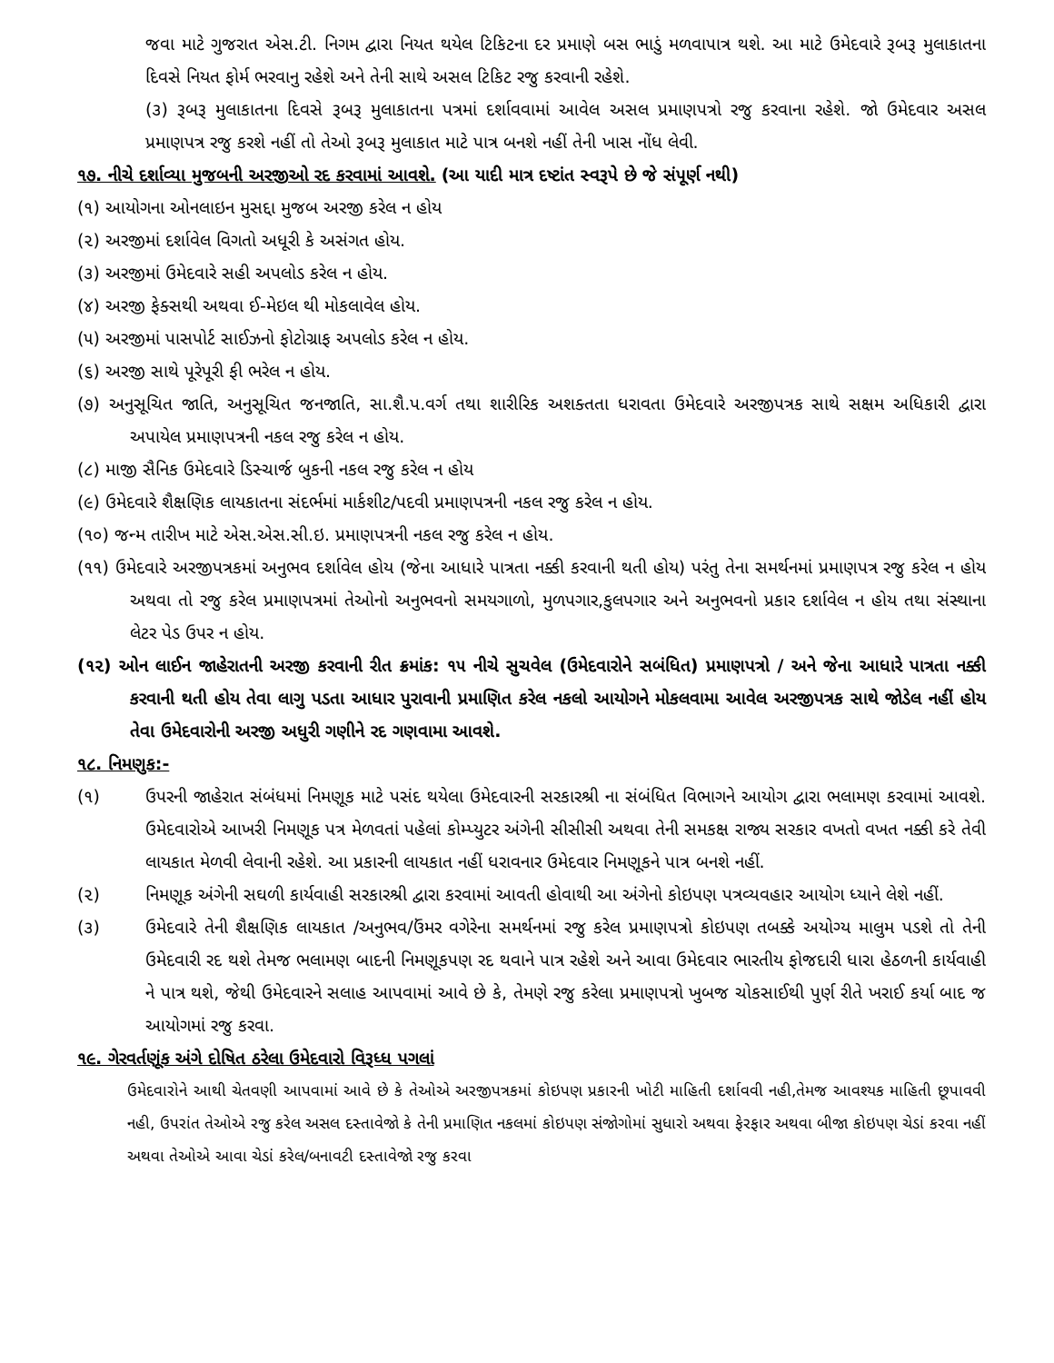જવા માટે ગુજરાત એસ.ટી. નિગમ દ્વારા નિયત થયેલ ટિકિટના દર પ્રમાણે બસ ભાડું મળવાપાત્ર થશે. આ માટે ઉમેદવારે રૂબરૂ મુલાકાતના દિવસે નિયત ફોર્મ ભરવાનુ રહેશે અને તેની સાથે અસલ ટિકિટ રજુ કરવાની રહેશે.
(૩) રૂબરૂ મુલાકાતના દિવસે રૂબરૂ મુલાકાતના પત્રમાં દર્શાવવામાં આવેલ અસલ પ્રમાણપત્રો રજુ કરવાના રહેશે. જો ઉમેદવાર અસલ પ્રમાણપત્ર રજુ કરશે નહીં તો તેઓ રૂબરૂ મુલાકાત માટે પાત્ર બનશે નહીં તેની ખાસ નોંધ લેવી.
૧૭. નીચે દર્શાવ્યા મુજબની અરજીઓ રદ કરવામાં આવશે. (આ યાદી માત્ર દષ્ટાંત સ્વરૂપે છે જે સંપૂર્ણ નથી)
(૧) આયોગના ઓનલાઇન મુસદ્દા મુજબ અરજી કરેલ ન હોય
(૨) અરજીમાં દર્શાવેલ વિગતો અધૂરી કે અસંગત હોય.
(૩) અરજીમાં ઉમેદવારે સહી અપલોડ કરેલ ન હોય.
(૪) અરજી ફેક્સથી અથવા ઈ-મેઇલ થી મોકલાવેલ હોય.
(૫) અરજીમાં પાસપોર્ટ સાઈઝનો ફોટોગ્રાફ અપલોડ કરેલ ન હોય.
(૬) અરજી સાથે પૂરેપૂરી ફી ભરેલ ન હોય.
(૭) અનુસૂચિત જાતિ, અનુસૂચિત જનજાતિ, સા.શૈ.પ.વર્ગ તથા શારીરિક અશક્તતા ધરાવતા ઉમેદવારે અરજીપત્રક સાથે સક્ષમ અધિકારી દ્વારા અપાયેલ પ્રમાણપત્રની નકલ રજુ કરેલ ન હોય.
(૮) માજી સૈનિક ઉમેદવારે ડિસ્ચાર્જ બુકની નકલ રજુ કરેલ ન હોય
(૯) ઉમેદવારે શૈક્ષણિક લાયકાતના સંદર્ભમાં માર્કશીટ/પદવી પ્રમાણપત્રની નકલ રજુ કરેલ ન હોય.
(૧૦) જન્મ તારીખ માટે એસ.એસ.સી.ઇ. પ્રમાણપત્રની નકલ રજુ કરેલ ન હોય.
(૧૧) ઉમેદવારે અરજીપત્રકમાં અનુભવ દર્શાવેલ હોય (જેના આધારે પાત્રતા નક્કી કરવાની થતી હોય) પરંતુ તેના સમર્થનમાં પ્રમાણપત્ર રજુ કરેલ ન હોય અથવા તો રજુ કરેલ પ્રમાણપત્રમાં તેઓનો અનુભવનો સમયગાળો, મુળપગાર,કુલપગાર અને અનુભવનો પ્રકાર દર્શાવેલ ન હોય તથા સંસ્થાના લેટર પેડ ઉપર ન હોય.
(૧૨) ઓન લાઈન જાહેરાતની અરજી કરવાની રીત ક્રમાંક: ૧૫ નીચે સુચવેલ (ઉમેદવારોને સબંધિત) પ્રમાણપત્રો / અને જેના આધારે પાત્રતા નક્કી કરવાની થતી હોય તેવા લાગુ પડતા આધાર પુરાવાની પ્રમાણિત કરેલ નકલો આયોગને મોકલવામા આવેલ અરજીપત્રક સાથે જોડેલ નહીં હોય તેવા ઉમેદવારોની અરજી અધુરી ગણીને રદ ગણવામા આવશે.
૧૮. નિમણુક:-
(૧) ઉપરની જાહેરાત સંબંધમાં નિમણૂક માટે પસંદ થયેલા ઉમેદવારની સરકારશ્રી ના સંબંધિત વિભાગને આયોગ દ્વારા ભલામણ કરવામાં આવશે. ઉમેદવારોએ આખરી નિમણૂક પત્ર મેળવતાં પહેલાં કોમ્પ્યુટર અંગેની સીસીસી અથવા તેની સમકક્ષ રાજ્ય સરકાર વખતો વખત નક્કી કરે તેવી લાયકાત મેળવી લેવાની રહેશે. આ પ્રકારની લાયકાત નહીં ધરાવનાર ઉમેદવાર નિમણૂકને પાત્ર બનશે નહીં.
(૨) નિમણૂક અંગેની સઘળી કાર્યવાહી સરકારશ્રી દ્વારા કરવામાં આવતી હોવાથી આ અંગેનો કોઇપણ પત્રવ્યવહાર આયોગ ધ્યાને લેશે નહીં.
(૩) ઉમેદવારે તેની શૈક્ષણિક લાયકાત /અનુભવ/ઉંમર વગેરેના સમર્થનમાં રજુ કરેલ પ્રમાણપત્રો કોઇપણ તબક્કે અયોગ્ય માલુમ પડશે તો તેની ઉમેદવારી રદ થશે તેમજ ભલામણ બાદની નિમણૂકપણ રદ થવાને પાત્ર રહેશે અને આવા ઉમેદવાર ભારતીય ફોજદારી ધારા હેઠળની કાર્યવાહી ને પાત્ર થશે, જેથી ઉમેદવારને સલાહ આપવામાં આવે છે કે, તેમણે રજુ કરેલા પ્રમાણપત્રો ખુબજ ચોકસાઈથી પુર્ણ રીતે ખરાઈ કર્યા બાદ જ આયોગમાં રજુ કરવા.
૧૯. ગેરવર્તણૂંક અંગે દોષિત ઠરેલા ઉમેદવારો વિરૂધ્ધ પગલાં
ઉમેદવારોને આથી ચેતવણી આપવામાં આવે છે કે તેઓએ અરજીપત્રકમાં કોઇપણ પ્રકારની ખોટી માહિતી દર્શાવવી નહી,તેમજ આવશ્યક માહિતી છૂપાવવી નહી, ઉપરાંત તેઓએ રજુ કરેલ અસલ દસ્તાવેજો કે તેની પ્રમાણિત નકલમાં કોઇપણ સંજોગોમાં સુધારો અથવા ફેરફાર અથવા બીજા કોઇપણ ચેડાં કરવા નહીં અથવા તેઓએ આવા ચેડાં કરેલ/બનાવટી દસ્તાવેજો રજુ કરવા